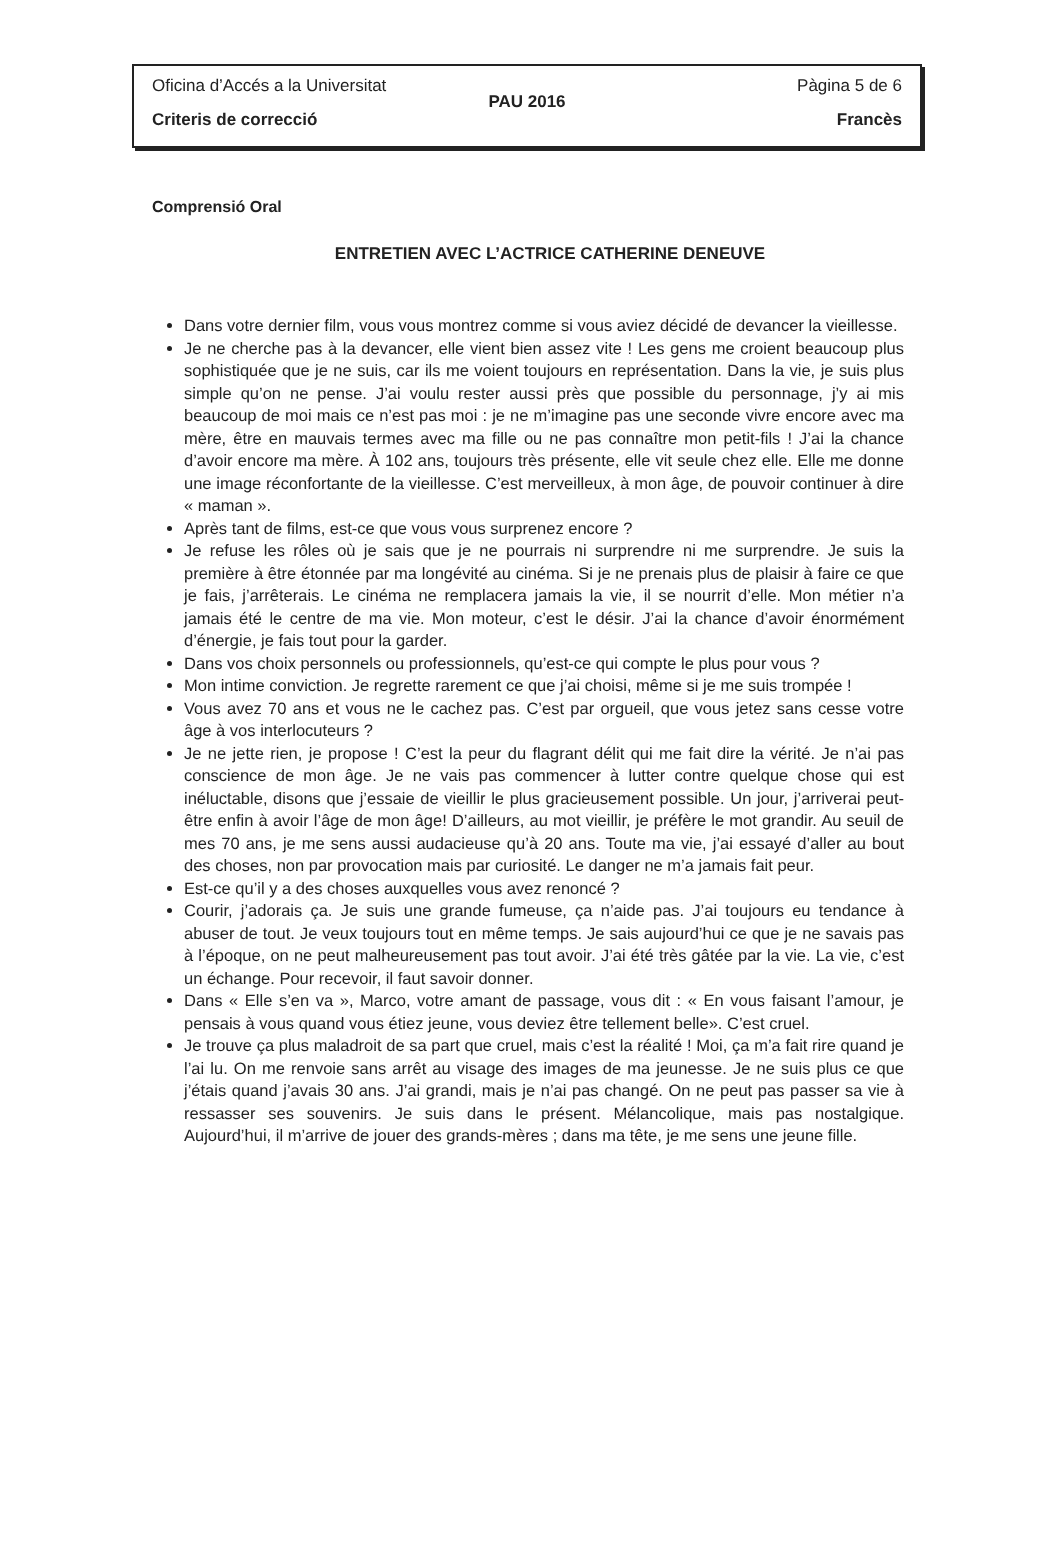Oficina d’Accés a la Universitat Pàgina 5 de 6
PAU 2016
Criteris de correcció Francès
Comprensió Oral
ENTRETIEN AVEC L’ACTRICE CATHERINE DENEUVE
Dans votre dernier film, vous vous montrez comme si vous aviez décidé de devancer la vieillesse.
Je ne cherche pas à la devancer, elle vient bien assez vite ! Les gens me croient beaucoup plus sophistiquée que je ne suis, car ils me voient toujours en représentation. Dans la vie, je suis plus simple qu’on ne pense. J’ai voulu rester aussi près que possible du personnage, j’y ai mis beaucoup de moi mais ce n’est pas moi : je ne m’imagine pas une seconde vivre encore avec ma mère, être en mauvais termes avec ma fille ou ne pas connaître mon petit-fils ! J’ai la chance d’avoir encore ma mère. À 102 ans, toujours très présente, elle vit seule chez elle. Elle me donne une image réconfortante de la vieillesse. C’est merveilleux, à mon âge, de pouvoir continuer à dire « maman ».
Après tant de films, est-ce que vous vous surprenez encore ?
Je refuse les rôles où je sais que je ne pourrais ni surprendre ni me surprendre. Je suis la première à être étonnée par ma longévité au cinéma. Si je ne prenais plus de plaisir à faire ce que je fais, j’arrêterais. Le cinéma ne remplacera jamais la vie, il se nourrit d’elle. Mon métier n’a jamais été le centre de ma vie. Mon moteur, c’est le désir. J’ai la chance d’avoir énormément d’énergie, je fais tout pour la garder.
Dans vos choix personnels ou professionnels, qu’est-ce qui compte le plus pour vous ?
Mon intime conviction. Je regrette rarement ce que j’ai choisi, même si je me suis trompée !
Vous avez 70 ans et vous ne le cachez pas. C’est par orgueil, que vous jetez sans cesse votre âge à vos interlocuteurs ?
Je ne jette rien, je propose ! C’est la peur du flagrant délit qui me fait dire la vérité. Je n’ai pas conscience de mon âge. Je ne vais pas commencer à lutter contre quelque chose qui est inéluctable, disons que j’essaie de vieillir le plus gracieusement possible. Un jour, j’arriverai peut-être enfin à avoir l’âge de mon âge! D’ailleurs, au mot vieillir, je préfère le mot grandir. Au seuil de mes 70 ans, je me sens aussi audacieuse qu’à 20 ans. Toute ma vie, j’ai essayé d’aller au bout des choses, non par provocation mais par curiosité. Le danger ne m’a jamais fait peur.
Est-ce qu’il y a des choses auxquelles vous avez renoncé ?
Courir, j’adorais ça. Je suis une grande fumeuse, ça n’aide pas. J’ai toujours eu tendance à abuser de tout. Je veux toujours tout en même temps. Je sais aujourd’hui ce que je ne savais pas à l’époque, on ne peut malheureusement pas tout avoir. J’ai été très gâtée par la vie. La vie, c’est un échange. Pour recevoir, il faut savoir donner.
Dans « Elle s’en va », Marco, votre amant de passage, vous dit : « En vous faisant l’amour, je pensais à vous quand vous étiez jeune, vous deviez être tellement belle». C’est cruel.
Je trouve ça plus maladroit de sa part que cruel, mais c’est la réalité ! Moi, ça m’a fait rire quand je l’ai lu. On me renvoie sans arrêt au visage des images de ma jeunesse. Je ne suis plus ce que j’étais quand j’avais 30 ans. J’ai grandi, mais je n’ai pas changé. On ne peut pas passer sa vie à ressasser ses souvenirs. Je suis dans le présent. Mélancolique, mais pas nostalgique. Aujourd’hui, il m’arrive de jouer des grands-mères ; dans ma tête, je me sens une jeune fille.